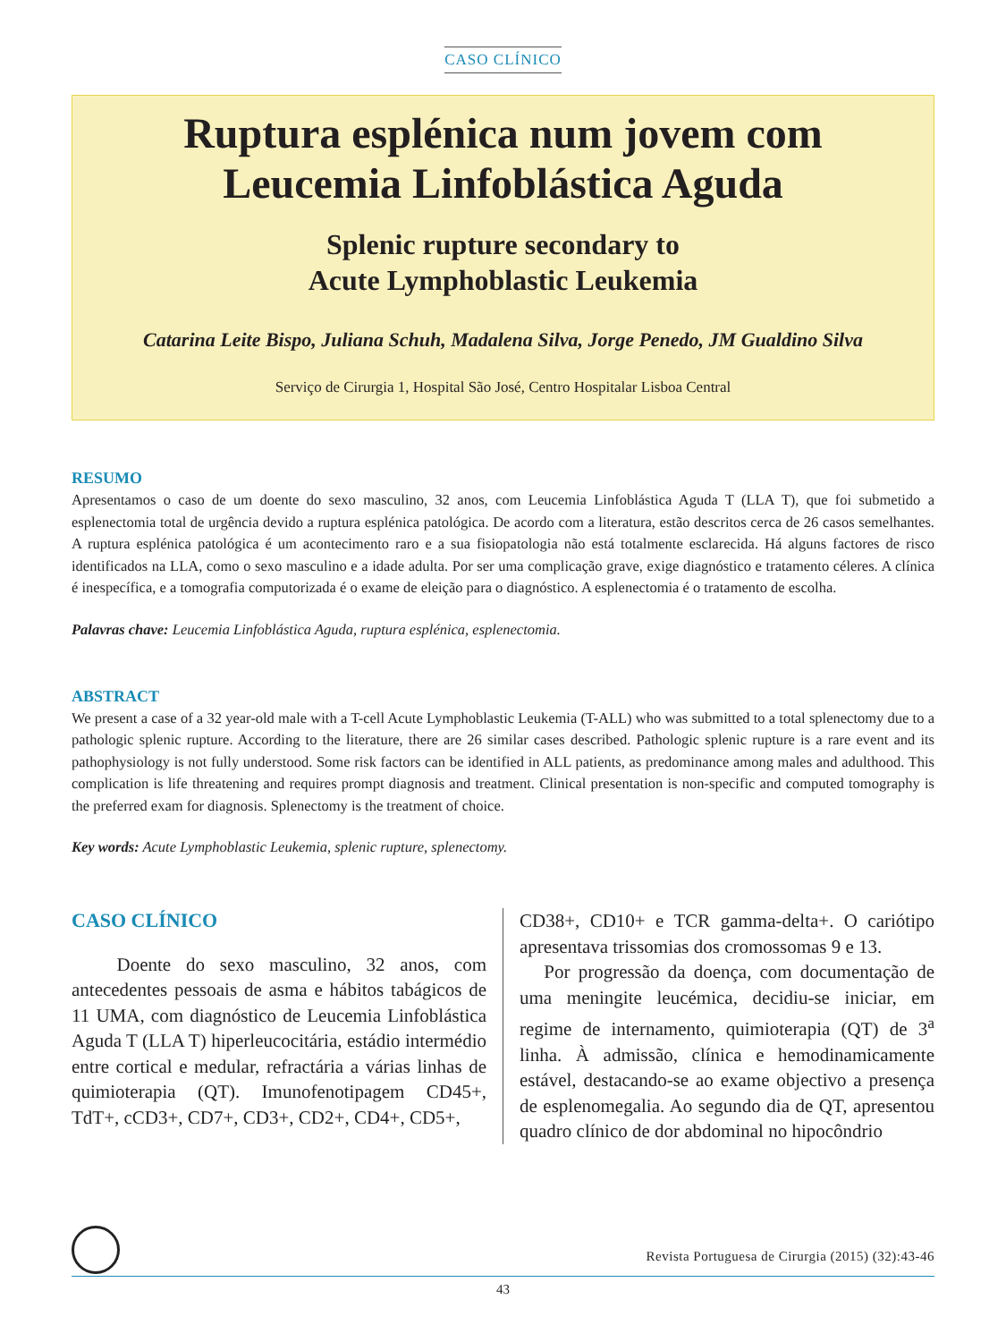CASO CLÍNICO
Ruptura esplénica num jovem com
Leucemia Linfoblástica Aguda
Splenic rupture secondary to
Acute Lymphoblastic Leukemia
Catarina Leite Bispo, Juliana Schuh, Madalena Silva, Jorge Penedo, JM Gualdino Silva
Serviço de Cirurgia 1, Hospital São José, Centro Hospitalar Lisboa Central
RESUMO
Apresentamos o caso de um doente do sexo masculino, 32 anos, com Leucemia Linfoblástica Aguda T (LLA T), que foi submetido a esplenectomia total de urgência devido a ruptura esplénica patológica. De acordo com a literatura, estão descritos cerca de 26 casos semelhantes. A ruptura esplénica patológica é um acontecimento raro e a sua fisiopatologia não está totalmente esclarecida. Há alguns factores de risco identificados na LLA, como o sexo masculino e a idade adulta. Por ser uma complicação grave, exige diagnóstico e tratamento céleres. A clínica é inespecífica, e a tomografia computorizada é o exame de eleição para o diagnóstico. A esplenectomia é o tratamento de escolha.
Palavras chave: Leucemia Linfoblástica Aguda, ruptura esplénica, esplenectomia.
ABSTRACT
We present a case of a 32 year-old male with a T-cell Acute Lymphoblastic Leukemia (T-ALL) who was submitted to a total splenectomy due to a pathologic splenic rupture. According to the literature, there are 26 similar cases described. Pathologic splenic rupture is a rare event and its pathophysiology is not fully understood. Some risk factors can be identified in ALL patients, as predominance among males and adulthood. This complication is life threatening and requires prompt diagnosis and treatment. Clinical presentation is non-specific and computed tomography is the preferred exam for diagnosis. Splenectomy is the treatment of choice.
Key words: Acute Lymphoblastic Leukemia, splenic rupture, splenectomy.
CASO CLÍNICO
Doente do sexo masculino, 32 anos, com antecedentes pessoais de asma e hábitos tabágicos de 11 UMA, com diagnóstico de Leucemia Linfoblástica Aguda T (LLA T) hiperleucocitária, estádio intermédio entre cortical e medular, refractária a várias linhas de quimioterapia (QT). Imunofenotipagem CD45+, TdT+, cCD3+, CD7+, CD3+, CD2+, CD4+, CD5+,
CD38+, CD10+ e TCR gamma-delta+. O cariótipo apresentava trissomias dos cromossomas 9 e 13.
Por progressão da doença, com documentação de uma meningite leucémica, decidiu-se iniciar, em regime de internamento, quimioterapia (QT) de 3<sup>a</sup> linha. À admissão, clínica e hemodinamicamente estável, destacando-se ao exame objectivo a presença de esplenomegalia. Ao segundo dia de QT, apresentou quadro clínico de dor abdominal no hipocôndrio
Revista Portuguesa de Cirurgia (2015) (32):43-46
43